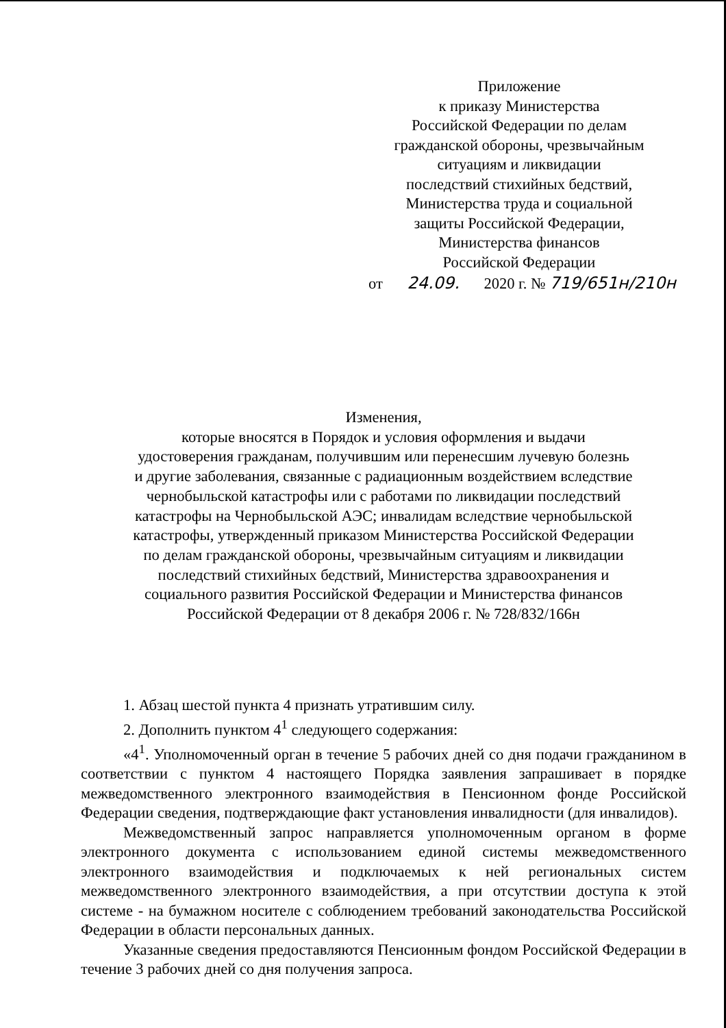Приложение
к приказу Министерства
Российской Федерации по делам
гражданской обороны, чрезвычайным
ситуациям и ликвидации
последствий стихийных бедствий,
Министерства труда и социальной
защиты Российской Федерации,
Министерства финансов
Российской Федерации
от 24.09. 2020 г. № 719/651н/210н
Изменения,
которые вносятся в Порядок и условия оформления и выдачи
удостоверения гражданам, получившим или перенесшим лучевую болезнь
и другие заболевания, связанные с радиационным воздействием вследствие
чернобыльской катастрофы или с работами по ликвидации последствий
катастрофы на Чернобыльской АЭС; инвалидам вследствие чернобыльской
катастрофы, утвержденный приказом Министерства Российской Федерации
по делам гражданской обороны, чрезвычайным ситуациям и ликвидации
последствий стихийных бедствий, Министерства здравоохранения и
социального развития Российской Федерации и Министерства финансов
Российской Федерации от 8 декабря 2006 г. № 728/832/166н
1. Абзац шестой пункта 4 признать утратившим силу.
2. Дополнить пунктом 4<sup>1</sup> следующего содержания:
«4<sup>1</sup>. Уполномоченный орган в течение 5 рабочих дней со дня подачи гражданином в соответствии с пунктом 4 настоящего Порядка заявления запрашивает в порядке межведомственного электронного взаимодействия в Пенсионном фонде Российской Федерации сведения, подтверждающие факт установления инвалидности (для инвалидов).
Межведомственный запрос направляется уполномоченным органом в форме электронного документа с использованием единой системы межведомственного электронного взаимодействия и подключаемых к ней региональных систем межведомственного электронного взаимодействия, а при отсутствии доступа к этой системе - на бумажном носителе с соблюдением требований законодательства Российской Федерации в области персональных данных.
Указанные сведения предоставляются Пенсионным фондом Российской Федерации в течение 3 рабочих дней со дня получения запроса.